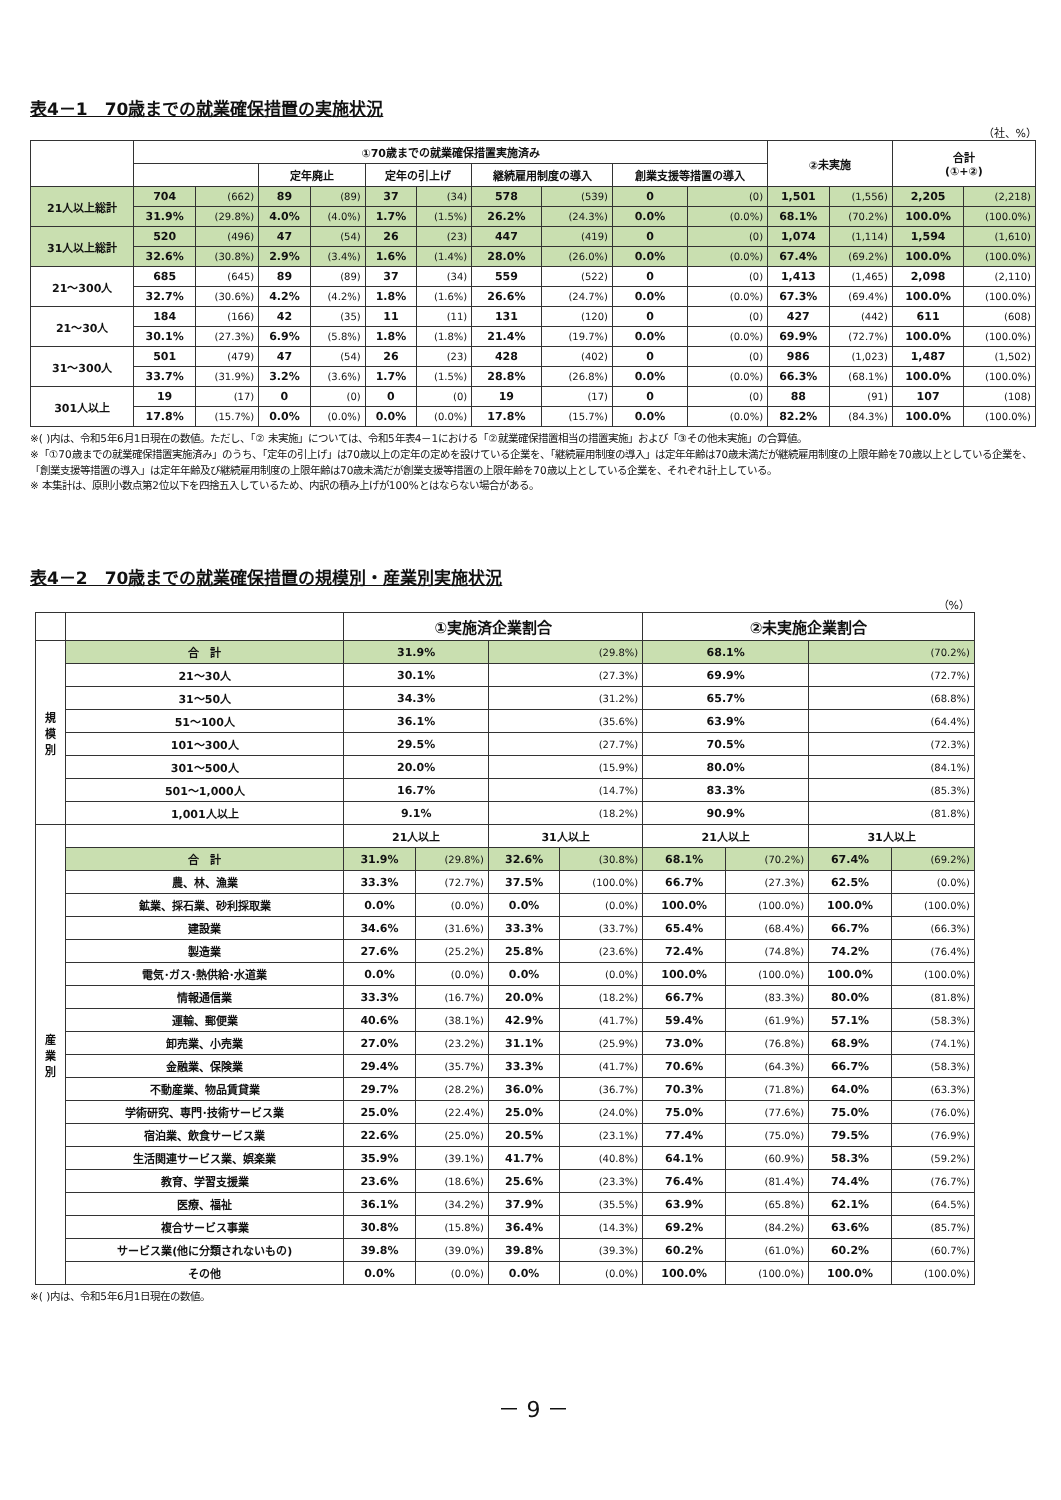表4－1　70歳までの就業確保措置の実施状況
（社、%）
| | ①70歳までの就業確保措置実施済み | | | | | | | | | | ②未実施 | | 合計 (①+②) | |
| --- | --- | --- | --- | --- | --- | --- | --- | --- | --- | --- | --- | --- | --- | --- |
| | | | 定年廃止 | | 定年の引上げ | | 継続雇用制度の導入 | | 創業支援等措置の導入 | | | | | |
| 21人以上総計 | 704 | (662) | 89 | (89) | 37 | (34) | 578 | (539) | 0 | (0) | 1,501 | (1,556) | 2,205 | (2,218) |
| | 31.9% | (29.8%) | 4.0% | (4.0%) | 1.7% | (1.5%) | 26.2% | (24.3%) | 0.0% | (0.0%) | 68.1% | (70.2%) | 100.0% | (100.0%) |
| 31人以上総計 | 520 | (496) | 47 | (54) | 26 | (23) | 447 | (419) | 0 | (0) | 1,074 | (1,114) | 1,594 | (1,610) |
| | 32.6% | (30.8%) | 2.9% | (3.4%) | 1.6% | (1.4%) | 28.0% | (26.0%) | 0.0% | (0.0%) | 67.4% | (69.2%) | 100.0% | (100.0%) |
| 21～300人 | 685 | (645) | 89 | (89) | 37 | (34) | 559 | (522) | 0 | (0) | 1,413 | (1,465) | 2,098 | (2,110) |
| | 32.7% | (30.6%) | 4.2% | (4.2%) | 1.8% | (1.6%) | 26.6% | (24.7%) | 0.0% | (0.0%) | 67.3% | (69.4%) | 100.0% | (100.0%) |
| 21～30人 | 184 | (166) | 42 | (35) | 11 | (11) | 131 | (120) | 0 | (0) | 427 | (442) | 611 | (608) |
| | 30.1% | (27.3%) | 6.9% | (5.8%) | 1.8% | (1.8%) | 21.4% | (19.7%) | 0.0% | (0.0%) | 69.9% | (72.7%) | 100.0% | (100.0%) |
| 31～300人 | 501 | (479) | 47 | (54) | 26 | (23) | 428 | (402) | 0 | (0) | 986 | (1,023) | 1,487 | (1,502) |
| | 33.7% | (31.9%) | 3.2% | (3.6%) | 1.7% | (1.5%) | 28.8% | (26.8%) | 0.0% | (0.0%) | 66.3% | (68.1%) | 100.0% | (100.0%) |
| 301人以上 | 19 | (17) | 0 | (0) | 0 | (0) | 19 | (17) | 0 | (0) | 88 | (91) | 107 | (108) |
| | 17.8% | (15.7%) | 0.0% | (0.0%) | 0.0% | (0.0%) | 17.8% | (15.7%) | 0.0% | (0.0%) | 82.2% | (84.3%) | 100.0% | (100.0%) |
※( )内は、令和5年6月1日現在の数値。ただし、「② 未実施」については、令和5年表4－1における「②就業確保措置相当の措置実施」および「③その他未実施」の合算値。
※「①70歳までの就業確保措置実施済み」のうち、「定年の引上げ」は70歳以上の定年の定めを設けている企業を、「継続雇用制度の導入」は定年年齢は70歳未満だが継続雇用制度の上限年齢を70歳以上としている企業を、「創業支援等措置の導入」は定年年齢及び継続雇用制度の上限年齢は70歳未満だが創業支援等措置の上限年齢を70歳以上としている企業を、それぞれ計上している。
※ 本集計は、原則小数点第2位以下を四捨五入しているため、内訳の積み上げが100%とはならない場合がある。
表4－2　70歳までの就業確保措置の規模別・産業別実施状況
（%）
| | | ①実施済企業割合 | | | | ②未実施企業割合 | | | |
| --- | --- | --- | --- | --- | --- | --- | --- | --- | --- |
| 規 模 別 | 合 計 | 31.9% | | (29.8%) | | 68.1% | | (70.2%) | |
| | 21～30人 | 30.1% | | (27.3%) | | 69.9% | | (72.7%) | |
| | 31～50人 | 34.3% | | (31.2%) | | 65.7% | | (68.8%) | |
| | 51～100人 | 36.1% | | (35.6%) | | 63.9% | | (64.4%) | |
| | 101～300人 | 29.5% | | (27.7%) | | 70.5% | | (72.3%) | |
| | 301～500人 | 20.0% | | (15.9%) | | 80.0% | | (84.1%) | |
| | 501～1,000人 | 16.7% | | (14.7%) | | 83.3% | | (85.3%) | |
| | 1,001人以上 | 9.1% | | (18.2%) | | 90.9% | | (81.8%) | |
| 産 業 別 | | 21人以上 | | 31人以上 | | 21人以上 | | 31人以上 | |
| | 合 計 | 31.9% | (29.8%) | 32.6% | (30.8%) | 68.1% | (70.2%) | 67.4% | (69.2%) |
| | 農、林、漁業 | 33.3% | (72.7%) | 37.5% | (100.0%) | 66.7% | (27.3%) | 62.5% | (0.0%) |
| | 鉱業、採石業、砂利採取業 | 0.0% | (0.0%) | 0.0% | (0.0%) | 100.0% | (100.0%) | 100.0% | (100.0%) |
| | 建設業 | 34.6% | (31.6%) | 33.3% | (33.7%) | 65.4% | (68.4%) | 66.7% | (66.3%) |
| | 製造業 | 27.6% | (25.2%) | 25.8% | (23.6%) | 72.4% | (74.8%) | 74.2% | (76.4%) |
| | 電気･ガス･熱供給･水道業 | 0.0% | (0.0%) | 0.0% | (0.0%) | 100.0% | (100.0%) | 100.0% | (100.0%) |
| | 情報通信業 | 33.3% | (16.7%) | 20.0% | (18.2%) | 66.7% | (83.3%) | 80.0% | (81.8%) |
| | 運輸、郵便業 | 40.6% | (38.1%) | 42.9% | (41.7%) | 59.4% | (61.9%) | 57.1% | (58.3%) |
| | 卸売業、小売業 | 27.0% | (23.2%) | 31.1% | (25.9%) | 73.0% | (76.8%) | 68.9% | (74.1%) |
| | 金融業、保険業 | 29.4% | (35.7%) | 33.3% | (41.7%) | 70.6% | (64.3%) | 66.7% | (58.3%) |
| | 不動産業、物品賃貸業 | 29.7% | (28.2%) | 36.0% | (36.7%) | 70.3% | (71.8%) | 64.0% | (63.3%) |
| | 学術研究、専門･技術サービス業 | 25.0% | (22.4%) | 25.0% | (24.0%) | 75.0% | (77.6%) | 75.0% | (76.0%) |
| | 宿泊業、飲食サービス業 | 22.6% | (25.0%) | 20.5% | (23.1%) | 77.4% | (75.0%) | 79.5% | (76.9%) |
| | 生活関連サービス業、娯楽業 | 35.9% | (39.1%) | 41.7% | (40.8%) | 64.1% | (60.9%) | 58.3% | (59.2%) |
| | 教育、学習支援業 | 23.6% | (18.6%) | 25.6% | (23.3%) | 76.4% | (81.4%) | 74.4% | (76.7%) |
| | 医療、福祉 | 36.1% | (34.2%) | 37.9% | (35.5%) | 63.9% | (65.8%) | 62.1% | (64.5%) |
| | 複合サービス事業 | 30.8% | (15.8%) | 36.4% | (14.3%) | 69.2% | (84.2%) | 63.6% | (85.7%) |
| | サービス業(他に分類されないもの) | 39.8% | (39.0%) | 39.8% | (39.3%) | 60.2% | (61.0%) | 60.2% | (60.7%) |
| | その他 | 0.0% | (0.0%) | 0.0% | (0.0%) | 100.0% | (100.0%) | 100.0% | (100.0%) |
※( )内は、令和5年6月1日現在の数値。
－ 9 －